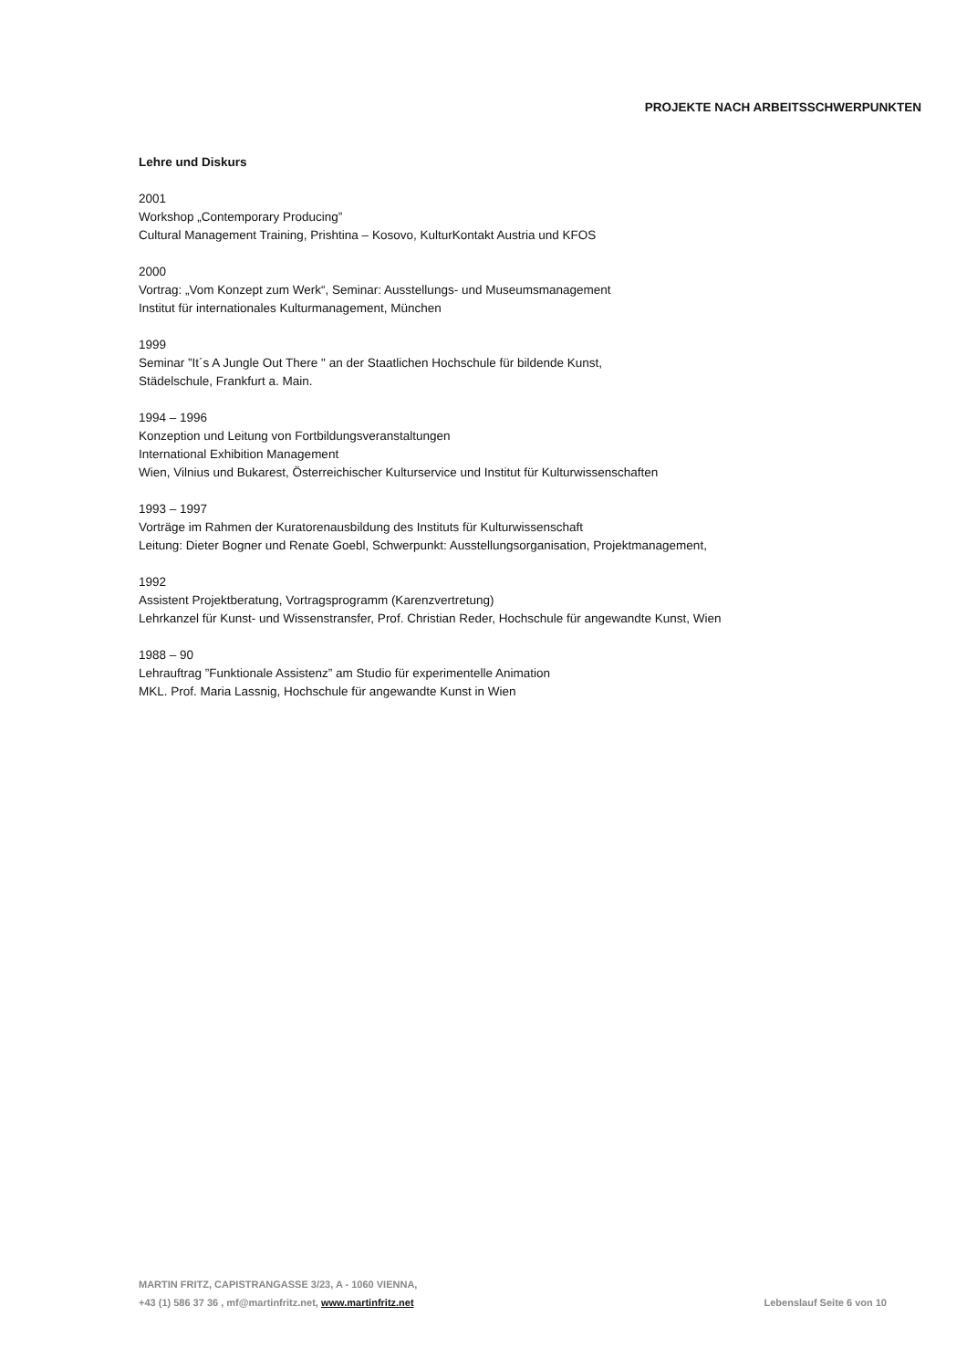PROJEKTE NACH ARBEITSSCHWERPUNKTEN
Lehre und Diskurs
2001
Workshop „Contemporary Producing”
Cultural Management Training, Prishtina – Kosovo, KulturKontakt Austria und KFOS
2000
Vortrag: „Vom Konzept zum Werk“, Seminar: Ausstellungs- und Museumsmanagement
Institut für internationales Kulturmanagement, München
1999
Seminar ”It´s A Jungle Out There " an der Staatlichen Hochschule für bildende Kunst,
Städelschule, Frankfurt a. Main.
1994 – 1996
Konzeption und Leitung von Fortbildungsveranstaltungen
International Exhibition Management
Wien, Vilnius und Bukarest, Österreichischer Kulturservice und Institut für Kulturwissenschaften
1993 – 1997
Vorträge im Rahmen der Kuratorenausbildung des Instituts für Kulturwissenschaft
Leitung: Dieter Bogner und Renate Goebl, Schwerpunkt: Ausstellungsorganisation, Projektmanagement,
1992
Assistent Projektberatung, Vortragsprogramm (Karenzvertretung)
Lehrkanzel für Kunst- und Wissenstransfer, Prof. Christian Reder, Hochschule für angewandte Kunst, Wien
1988 – 90
Lehrauftrag ”Funktionale Assistenz” am Studio für experimentelle Animation
MKL. Prof. Maria Lassnig, Hochschule für angewandte Kunst in Wien
MARTIN FRITZ, CAPISTRANGASSE 3/23, A - 1060 VIENNA,
+43 (1) 586 37 36 , mf@martinfritz.net, www.martinfritz.net
Lebenslauf Seite 6 von 10